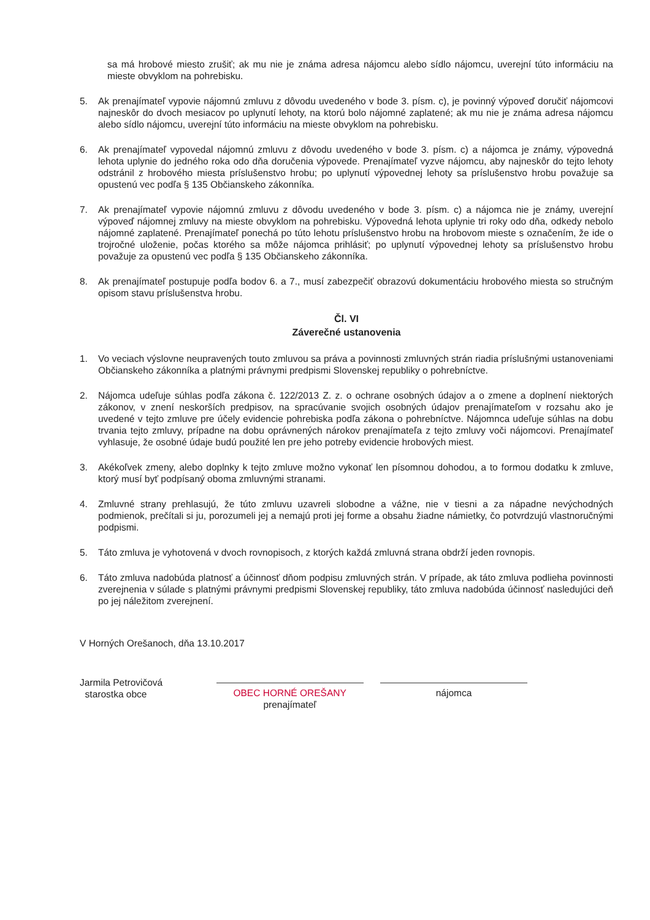sa má hrobové miesto zrušiť; ak mu nie je známa adresa nájomcu alebo sídlo nájomcu, uverejní túto informáciu na mieste obvyklom na pohrebisku.
5. Ak prenajímateľ vypovie nájomnú zmluvu z dôvodu uvedeného v bode 3. písm. c), je povinný výpoveď doručiť nájomcovi najneskôr do dvoch mesiacov po uplynutí lehoty, na ktorú bolo nájomné zaplatené; ak mu nie je známa adresa nájomcu alebo sídlo nájomcu, uverejní túto informáciu na mieste obvyklom na pohrebisku.
6. Ak prenajímateľ vypovedal nájomnú zmluvu z dôvodu uvedeného v bode 3. písm. c) a nájomca je známy, výpovedná lehota uplynie do jedného roka odo dňa doručenia výpovede. Prenajímateľ vyzve nájomcu, aby najneskôr do tejto lehoty odstránil z hrobového miesta príslušenstvo hrobu; po uplynutí výpovednej lehoty sa príslušenstvo hrobu považuje sa opustenú vec podľa § 135 Občianskeho zákonníka.
7. Ak prenajímateľ vypovie nájomnú zmluvu z dôvodu uvedeného v bode 3. písm. c) a nájomca nie je známy, uverejní výpoveď nájomnej zmluvy na mieste obvyklom na pohrebisku. Výpovedná lehota uplynie tri roky odo dňa, odkedy nebolo nájomné zaplatené. Prenajímateľ ponechá po túto lehotu príslušenstvo hrobu na hrobovom mieste s označením, že ide o trojročné uloženie, počas ktorého sa môže nájomca prihlásiť; po uplynutí výpovednej lehoty sa príslušenstvo hrobu považuje za opustenú vec podľa § 135 Občianskeho zákonníka.
8. Ak prenajímateľ postupuje podľa bodov 6. a 7., musí zabezpečiť obrazovú dokumentáciu hrobového miesta so stručným opisom stavu príslušenstva hrobu.
Čl. VI
Záverečné ustanovenia
1. Vo veciach výslovne neupravených touto zmluvou sa práva a povinnosti zmluvných strán riadia príslušnými ustanoveniami Občianskeho zákonníka a platnými právnymi predpismi Slovenskej republiky o pohrebníctve.
2. Nájomca udeľuje súhlas podľa zákona č. 122/2013 Z. z. o ochrane osobných údajov a o zmene a doplnení niektorých zákonov, v znení neskorších predpisov, na spracúvanie svojich osobných údajov prenajímateľom v rozsahu ako je uvedené v tejto zmluve pre účely evidencie pohrebiska podľa zákona o pohrebníctve. Nájomnca udeľuje súhlas na dobu trvania tejto zmluvy, prípadne na dobu oprávnených nárokov prenajímateľa z tejto zmluvy voči nájomcovi. Prenajímateľ vyhlasuje, že osobné údaje budú použité len pre jeho potreby evidencie hrobových miest.
3. Akékoľvek zmeny, alebo doplnky k tejto zmluve možno vykonať len písomnou dohodou, a to formou dodatku k zmluve, ktorý musí byť podpísaný oboma zmluvnými stranami.
4. Zmluvné strany prehlasujú, že túto zmluvu uzavreli slobodne a vážne, nie v tiesni a za nápadne nevýchodných podmienok, prečítali si ju, porozumeli jej a nemajú proti jej forme a obsahu žiadne námietky, čo potvrdzujú vlastnoručnými podpismi.
5. Táto zmluva je vyhotovená v dvoch rovnopisoch, z ktorých každá zmluvná strana obdrží jeden rovnopis.
6. Táto zmluva nadobúda platnosť a účinnosť dňom podpisu zmluvných strán. V prípade, ak táto zmluva podlieha povinnosti zverejnenia v súlade s platnými právnymi predpismi Slovenskej republiky, táto zmluva nadobúda účinnosť nasledujúci deň po jej náležitom zverejnení.
V Horných Orešanoch, dňa 13.10.2017
Jarmila Petrovičová
starostka obce
OBEC HORNÉ OREŠANY prenajímateľ
nájomca